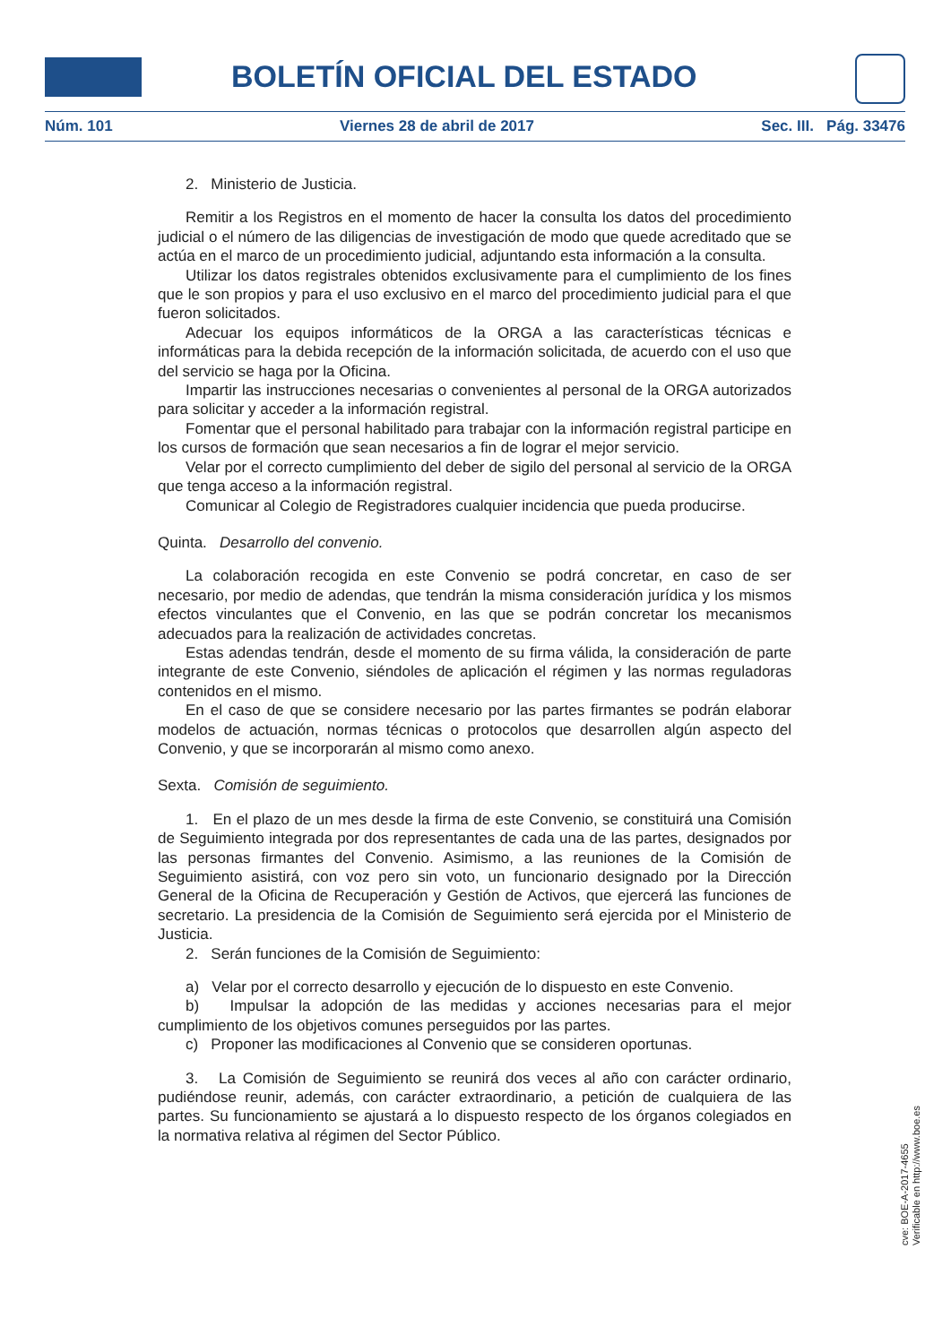BOLETÍN OFICIAL DEL ESTADO
Núm. 101 Viernes 28 de abril de 2017 Sec. III. Pág. 33476
2. Ministerio de Justicia.
Remitir a los Registros en el momento de hacer la consulta los datos del procedimiento judicial o el número de las diligencias de investigación de modo que quede acreditado que se actúa en el marco de un procedimiento judicial, adjuntando esta información a la consulta.
Utilizar los datos registrales obtenidos exclusivamente para el cumplimiento de los fines que le son propios y para el uso exclusivo en el marco del procedimiento judicial para el que fueron solicitados.
Adecuar los equipos informáticos de la ORGA a las características técnicas e informáticas para la debida recepción de la información solicitada, de acuerdo con el uso que del servicio se haga por la Oficina.
Impartir las instrucciones necesarias o convenientes al personal de la ORGA autorizados para solicitar y acceder a la información registral.
Fomentar que el personal habilitado para trabajar con la información registral participe en los cursos de formación que sean necesarios a fin de lograr el mejor servicio.
Velar por el correcto cumplimiento del deber de sigilo del personal al servicio de la ORGA que tenga acceso a la información registral.
Comunicar al Colegio de Registradores cualquier incidencia que pueda producirse.
Quinta. Desarrollo del convenio.
La colaboración recogida en este Convenio se podrá concretar, en caso de ser necesario, por medio de adendas, que tendrán la misma consideración jurídica y los mismos efectos vinculantes que el Convenio, en las que se podrán concretar los mecanismos adecuados para la realización de actividades concretas.
Estas adendas tendrán, desde el momento de su firma válida, la consideración de parte integrante de este Convenio, siéndoles de aplicación el régimen y las normas reguladoras contenidos en el mismo.
En el caso de que se considere necesario por las partes firmantes se podrán elaborar modelos de actuación, normas técnicas o protocolos que desarrollen algún aspecto del Convenio, y que se incorporarán al mismo como anexo.
Sexta. Comisión de seguimiento.
1. En el plazo de un mes desde la firma de este Convenio, se constituirá una Comisión de Seguimiento integrada por dos representantes de cada una de las partes, designados por las personas firmantes del Convenio. Asimismo, a las reuniones de la Comisión de Seguimiento asistirá, con voz pero sin voto, un funcionario designado por la Dirección General de la Oficina de Recuperación y Gestión de Activos, que ejercerá las funciones de secretario. La presidencia de la Comisión de Seguimiento será ejercida por el Ministerio de Justicia.
2. Serán funciones de la Comisión de Seguimiento:
a) Velar por el correcto desarrollo y ejecución de lo dispuesto en este Convenio.
b) Impulsar la adopción de las medidas y acciones necesarias para el mejor cumplimiento de los objetivos comunes perseguidos por las partes.
c) Proponer las modificaciones al Convenio que se consideren oportunas.
3. La Comisión de Seguimiento se reunirá dos veces al año con carácter ordinario, pudiéndose reunir, además, con carácter extraordinario, a petición de cualquiera de las partes. Su funcionamiento se ajustará a lo dispuesto respecto de los órganos colegiados en la normativa relativa al régimen del Sector Público.
cve: BOE-A-2017-4655
Verificable en http://www.boe.es